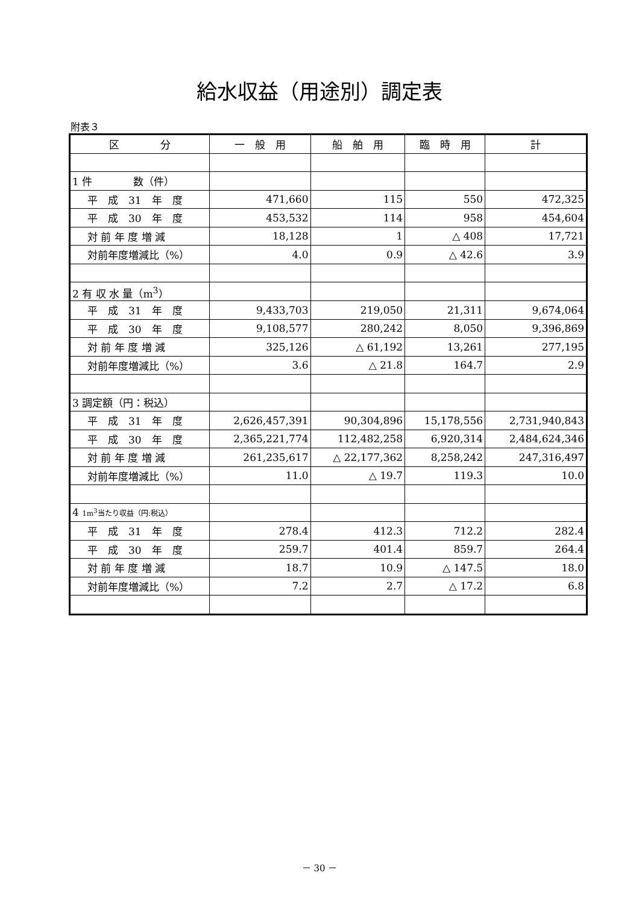給水収益（用途別）調定表
附表３
| 区 分 | 一 般 用 | 船 舶 用 | 臨 時 用 | 計 |
| --- | --- | --- | --- | --- |
| 1 件 数（件） | | | | |
| 平 成 31 年 度 | 471,660 | 115 | 550 | 472,325 |
| 平 成 30 年 度 | 453,532 | 114 | 958 | 454,604 |
| 対 前 年 度 増 減 | 18,128 | 1 | △ 408 | 17,721 |
| 対前年度増減比（%） | 4.0 | 0.9 | △ 42.6 | 3.9 |
| 2 有 収 水 量（m<sup>3</sup>） | | | | |
| 平 成 31 年 度 | 9,433,703 | 219,050 | 21,311 | 9,674,064 |
| 平 成 30 年 度 | 9,108,577 | 280,242 | 8,050 | 9,396,869 |
| 対 前 年 度 増 減 | 325,126 | △ 61,192 | 13,261 | 277,195 |
| 対前年度増減比（%） | 3.6 | △ 21.8 | 164.7 | 2.9 |
| 3 調定額（円：税込） | | | | |
| 平 成 31 年 度 | 2,626,457,391 | 90,304,896 | 15,178,556 | 2,731,940,843 |
| 平 成 30 年 度 | 2,365,221,774 | 112,482,258 | 6,920,314 | 2,484,624,346 |
| 対 前 年 度 増 減 | 261,235,617 | △ 22,177,362 | 8,258,242 | 247,316,497 |
| 対前年度増減比（%） | 11.0 | △ 19.7 | 119.3 | 10.0 |
| 4 1m<sup>3</sup>当たり収益（円:税込） | | | | |
| 平 成 31 年 度 | 278.4 | 412.3 | 712.2 | 282.4 |
| 平 成 30 年 度 | 259.7 | 401.4 | 859.7 | 264.4 |
| 対 前 年 度 増 減 | 18.7 | 10.9 | △ 147.5 | 18.0 |
| 対前年度増減比（%） | 7.2 | 2.7 | △ 17.2 | 6.8 |
－ 30 －